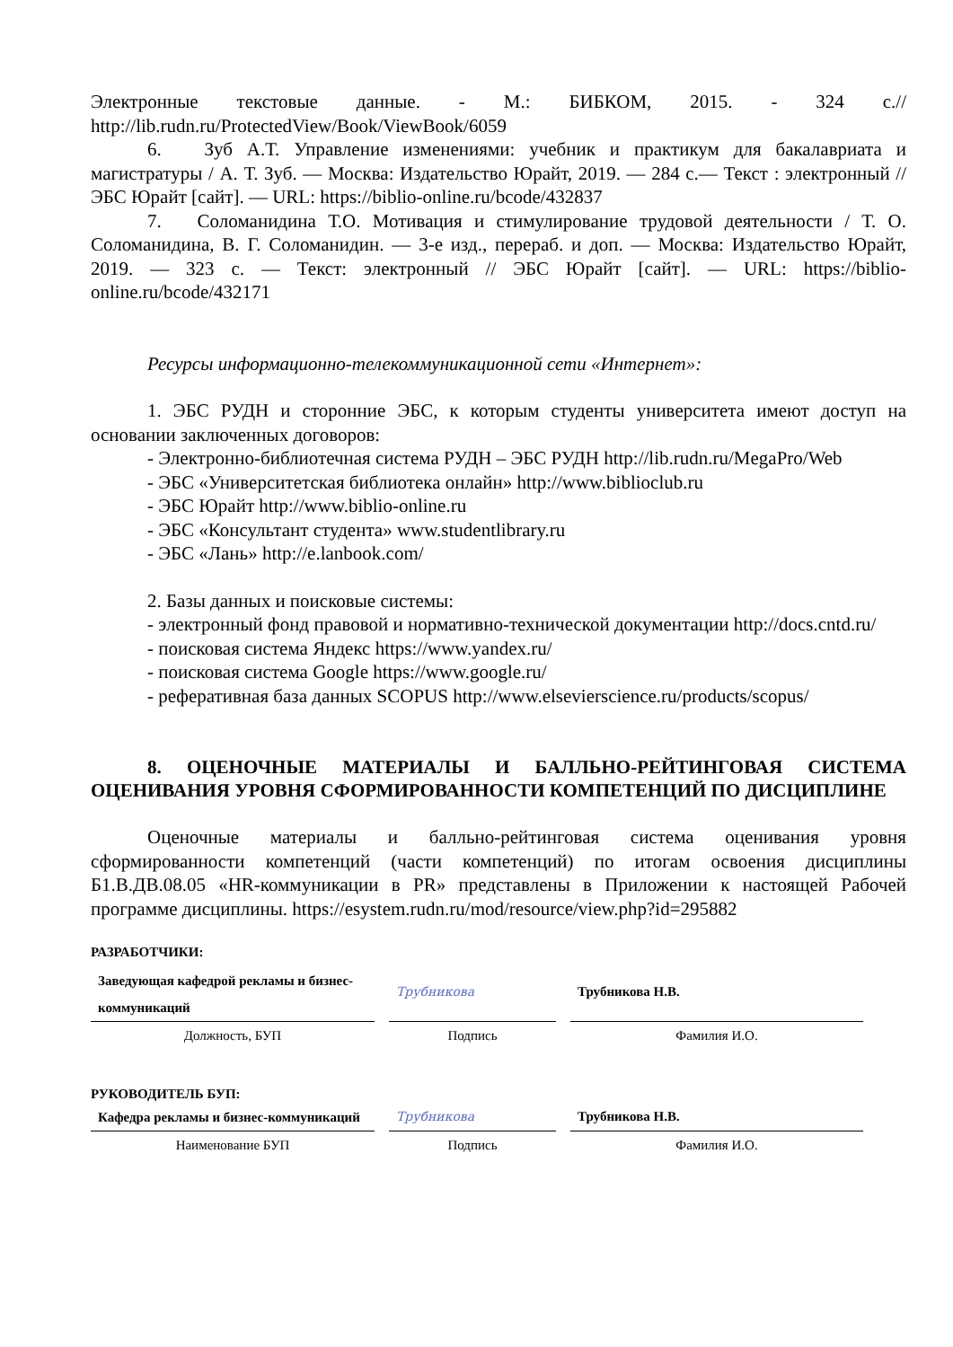Электронные текстовые данные. - М.: БИБКОМ, 2015. - 324 с.// http://lib.rudn.ru/ProtectedView/Book/ViewBook/6059
6. Зуб А.Т. Управление изменениями: учебник и практикум для бакалавриата и магистратуры / А. Т. Зуб. — Москва: Издательство Юрайт, 2019. — 284 с.— Текст : электронный // ЭБС Юрайт [сайт]. — URL: https://biblio-online.ru/bcode/432837
7. Соломанидина Т.О. Мотивация и стимулирование трудовой деятельности / Т. О. Соломанидина, В. Г. Соломанидин. — 3-е изд., перераб. и доп. — Москва: Издательство Юрайт, 2019. — 323 с. — Текст: электронный // ЭБС Юрайт [сайт]. — URL: https://biblio-online.ru/bcode/432171
Ресурсы информационно-телекоммуникационной сети «Интернет»:
1. ЭБС РУДН и сторонние ЭБС, к которым студенты университета имеют доступ на основании заключенных договоров:
- Электронно-библиотечная система РУДН – ЭБС РУДН http://lib.rudn.ru/MegaPro/Web
- ЭБС «Университетская библиотека онлайн» http://www.biblioclub.ru
- ЭБС Юрайт http://www.biblio-online.ru
- ЭБС «Консультант студента» www.studentlibrary.ru
- ЭБС «Лань» http://e.lanbook.com/
2. Базы данных и поисковые системы:
- электронный фонд правовой и нормативно-технической документации http://docs.cntd.ru/
- поисковая система Яндекс https://www.yandex.ru/
- поисковая система Google https://www.google.ru/
- реферативная база данных SCOPUS http://www.elsevierscience.ru/products/scopus/
8. ОЦЕНОЧНЫЕ МАТЕРИАЛЫ И БАЛЛЬНО-РЕЙТИНГОВАЯ СИСТЕМА ОЦЕНИВАНИЯ УРОВНЯ СФОРМИРОВАННОСТИ КОМПЕТЕНЦИЙ ПО ДИСЦИПЛИНЕ
Оценочные материалы и балльно-рейтинговая система оценивания уровня сформированности компетенций (части компетенций) по итогам освоения дисциплины Б1.В.ДВ.08.05 «HR-коммуникации в PR» представлены в Приложении к настоящей Рабочей программе дисциплины. https://esystem.rudn.ru/mod/resource/view.php?id=295882
РАЗРАБОТЧИКИ:
| Заведующая кафедрой рекламы и бизнес-коммуникаций | | Трубникова | | Трубникова Н.В. |
| Должность, БУП | | Подпись | | Фамилия И.О. |
РУКОВОДИТЕЛЬ БУП:
| Кафедра рекламы и бизнес-коммуникаций | | Трубникова | | Трубникова Н.В. |
| Наименование БУП | | Подпись | | Фамилия И.О. |